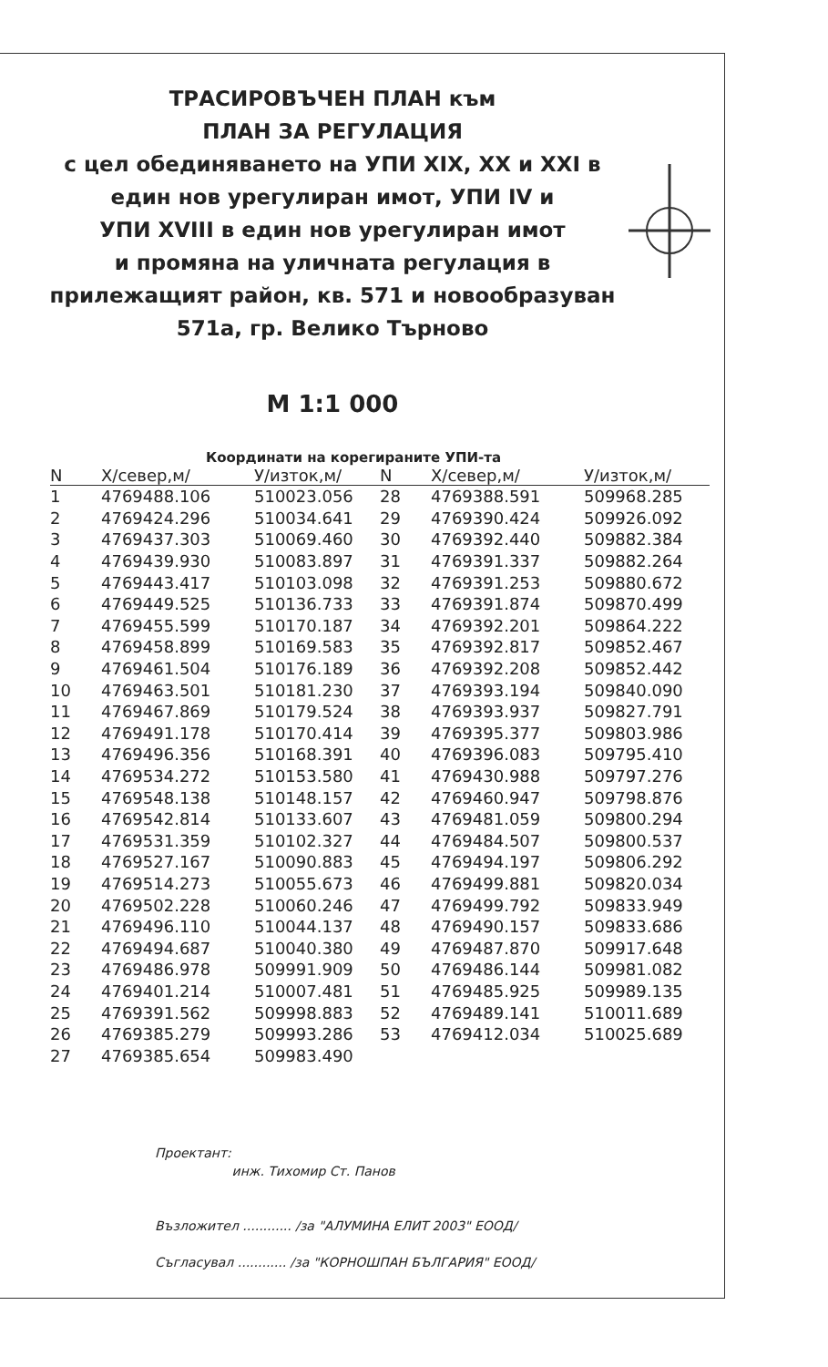ТРАСИРОВЪЧЕН ПЛАН към
ПЛАН ЗА РЕГУЛАЦИЯ
с цел обединяването на УПИ XIX, XX и XXI в
един нов урегулиран имот, УПИ IV и
УПИ XVIII в един нов урегулиран имот
и промяна на уличната регулация в
прилежащият район, кв. 571 и новообразуван
571а, гр. Велико Търново
М 1:1 000
Координати на корегираните УПИ-та
| N | X/север,м/ | У/изток,м/ | N | X/север,м/ | У/изток,м/ |
| --- | --- | --- | --- | --- | --- |
| 1 | 4769488.106 | 510023.056 | 28 | 4769388.591 | 509968.285 |
| 2 | 4769424.296 | 510034.641 | 29 | 4769390.424 | 509926.092 |
| 3 | 4769437.303 | 510069.460 | 30 | 4769392.440 | 509882.384 |
| 4 | 4769439.930 | 510083.897 | 31 | 4769391.337 | 509882.264 |
| 5 | 4769443.417 | 510103.098 | 32 | 4769391.253 | 509880.672 |
| 6 | 4769449.525 | 510136.733 | 33 | 4769391.874 | 509870.499 |
| 7 | 4769455.599 | 510170.187 | 34 | 4769392.201 | 509864.222 |
| 8 | 4769458.899 | 510169.583 | 35 | 4769392.817 | 509852.467 |
| 9 | 4769461.504 | 510176.189 | 36 | 4769392.208 | 509852.442 |
| 10 | 4769463.501 | 510181.230 | 37 | 4769393.194 | 509840.090 |
| 11 | 4769467.869 | 510179.524 | 38 | 4769393.937 | 509827.791 |
| 12 | 4769491.178 | 510170.414 | 39 | 4769395.377 | 509803.986 |
| 13 | 4769496.356 | 510168.391 | 40 | 4769396.083 | 509795.410 |
| 14 | 4769534.272 | 510153.580 | 41 | 4769430.988 | 509797.276 |
| 15 | 4769548.138 | 510148.157 | 42 | 4769460.947 | 509798.876 |
| 16 | 4769542.814 | 510133.607 | 43 | 4769481.059 | 509800.294 |
| 17 | 4769531.359 | 510102.327 | 44 | 4769484.507 | 509800.537 |
| 18 | 4769527.167 | 510090.883 | 45 | 4769494.197 | 509806.292 |
| 19 | 4769514.273 | 510055.673 | 46 | 4769499.881 | 509820.034 |
| 20 | 4769502.228 | 510060.246 | 47 | 4769499.792 | 509833.949 |
| 21 | 4769496.110 | 510044.137 | 48 | 4769490.157 | 509833.686 |
| 22 | 4769494.687 | 510040.380 | 49 | 4769487.870 | 509917.648 |
| 23 | 4769486.978 | 509991.909 | 50 | 4769486.144 | 509981.082 |
| 24 | 4769401.214 | 510007.481 | 51 | 4769485.925 | 509989.135 |
| 25 | 4769391.562 | 509998.883 | 52 | 4769489.141 | 510011.689 |
| 26 | 4769385.279 | 509993.286 | 53 | 4769412.034 | 510025.689 |
| 27 | 4769385.654 | 509983.490 | | | |
Проектант:
инж. Тихомир Ст. Панов
Възложител ............ /за "АЛУМИНА ЕЛИТ 2003" ЕООД/
Съгласувал ............ /за "КОРНОШПАН БЪЛГАРИЯ" ЕООД/